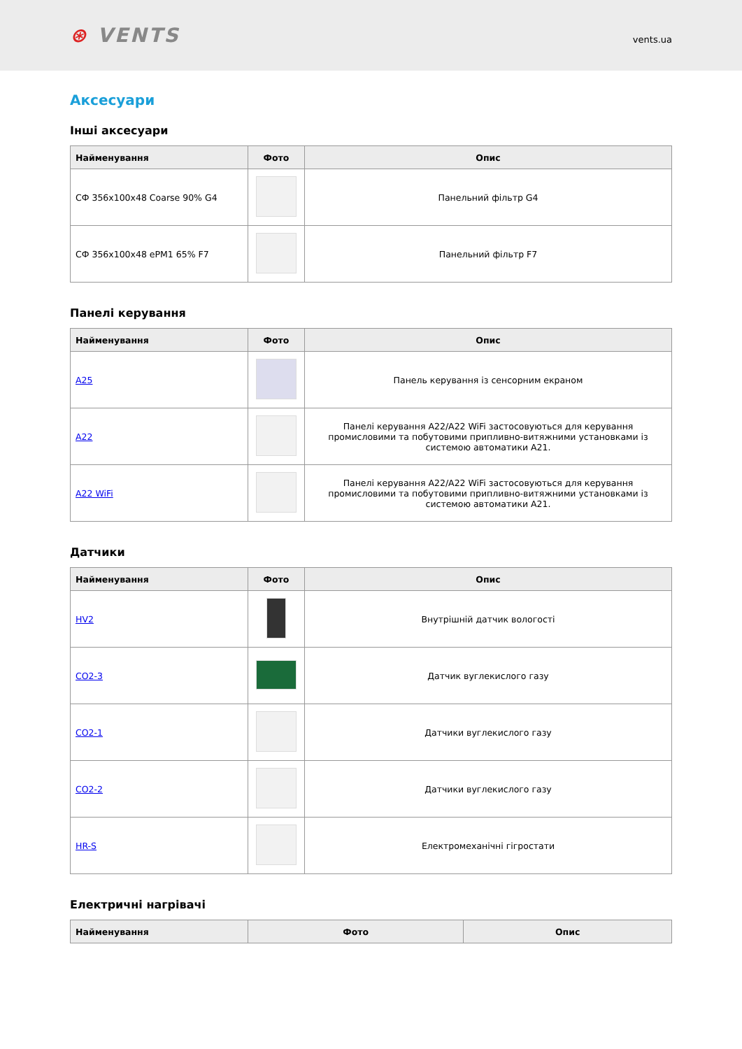⊛ VENTS
vents.ua
Аксесуари
Інші аксесуари
| Найменування | Фото | Опис |
| --- | --- | --- |
| СФ 356x100x48 Coarse 90% G4 | | Панельний фільтр G4 |
| СФ 356x100x48 ePM1 65% F7 | | Панельний фільтр F7 |
Панелі керування
| Найменування | Фото | Опис |
| --- | --- | --- |
| A25 | | Панель керування із сенсорним екраном |
| A22 | | Панелі керування A22/A22 WiFi застосовуються для керування промисловими та побутовими припливно-витяжними установками із системою автоматики A21. |
| A22 WiFi | | Панелі керування A22/A22 WiFi застосовуються для керування промисловими та побутовими припливно-витяжними установками із системою автоматики A21. |
Датчики
| Найменування | Фото | Опис |
| --- | --- | --- |
| HV2 | | Внутрішній датчик вологості |
| CO2-3 | | Датчик вуглекислого газу |
| CO2-1 | | Датчики вуглекислого газу |
| CO2-2 | | Датчики вуглекислого газу |
| HR-S | | Електромеханічні гігростати |
Електричні нагрівачі
| Найменування | Фото | Опис |
| --- | --- | --- |